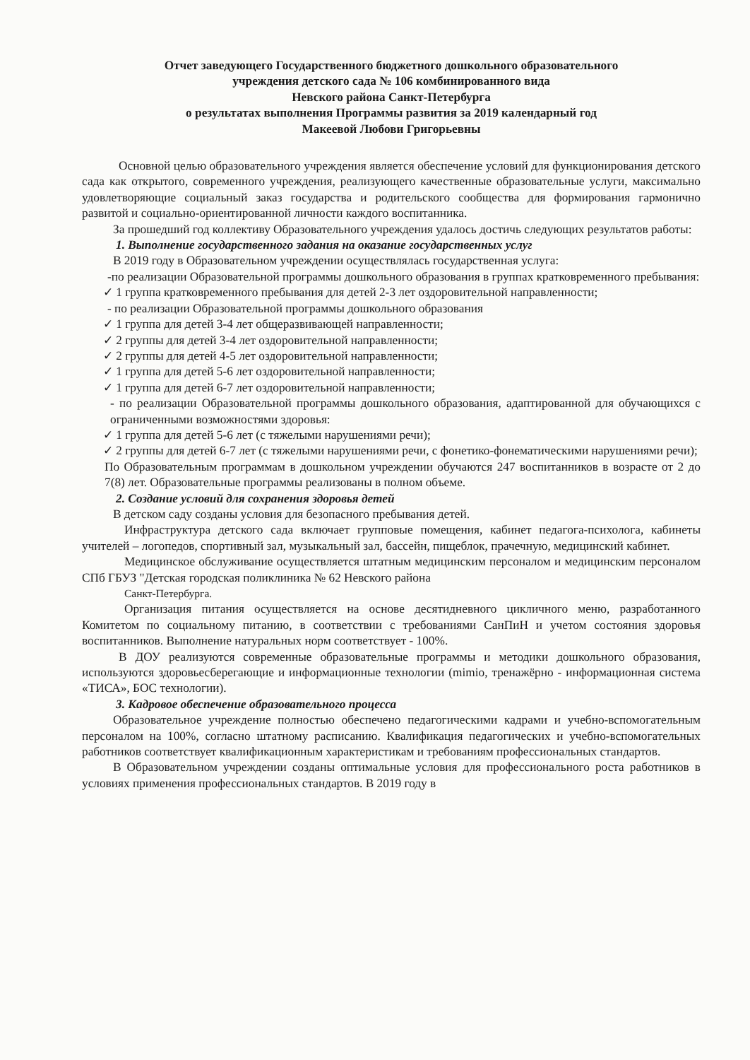Отчет заведующего Государственного бюджетного дошкольного образовательного
учреждения детского сада № 106 комбинированного вида
Невского района Санкт-Петербурга
о результатах выполнения Программы развития за 2019 календарный год
Макеевой Любови Григорьевны
Основной целью образовательного учреждения является обеспечение условий для функционирования детского сада как открытого, современного учреждения, реализующего качественные образовательные услуги, максимально удовлетворяющие социальный заказ государства и родительского сообщества для формирования гармонично развитой и социально-ориентированной личности каждого воспитанника.
За прошедший год коллективу Образовательного учреждения удалось достичь следующих результатов работы:
1. Выполнение государственного задания на оказание государственных услуг
В 2019 году в Образовательном учреждении осуществлялась государственная услуга:
-по реализации Образовательной программы дошкольного образования в группах кратковременного пребывания:
✓ 1 группа кратковременного пребывания для детей 2-3 лет оздоровительной направленности;
- по реализации Образовательной программы дошкольного образования
✓ 1 группа для детей 3-4 лет общеразвивающей направленности;
✓ 2 группы для детей 3-4 лет оздоровительной направленности;
✓ 2 группы для детей 4-5 лет оздоровительной направленности;
✓ 1 группа для детей 5-6 лет оздоровительной направленности;
✓ 1 группа для детей 6-7 лет оздоровительной направленности;
- по реализации Образовательной программы дошкольного образования, адаптированной для обучающихся с ограниченными возможностями здоровья:
✓ 1 группа для детей 5-6 лет (с тяжелыми нарушениями речи);
✓ 2 группы для детей 6-7 лет (с тяжелыми нарушениями речи, с фонетико-фонематическими нарушениями речи);
По Образовательным программам в дошкольном учреждении обучаются 247 воспитанников в возрасте от 2 до 7(8) лет. Образовательные программы реализованы в полном объеме.
2. Создание условий для сохранения здоровья детей
В детском саду созданы условия для безопасного пребывания детей.
Инфраструктура детского сада включает групповые помещения, кабинет педагога-психолога, кабинеты учителей – логопедов, спортивный зал, музыкальный зал, бассейн, пищеблок, прачечную, медицинский кабинет.
Медицинское обслуживание осуществляется штатным медицинским персоналом и медицинским персоналом СПб ГБУЗ "Детская городская поликлиника № 62 Невского района
Санкт-Петербурга.
Организация питания осуществляется на основе десятидневного цикличного меню, разработанного Комитетом по социальному питанию, в соответствии с требованиями СанПиН и учетом состояния здоровья воспитанников. Выполнение натуральных норм соответствует - 100%.
В ДОУ реализуются современные образовательные программы и методики дошкольного образования, используются здоровьесберегающие и информационные технологии (mimio, тренажёрно - информационная система «ТИСА», БОС технологии).
3. Кадровое обеспечение образовательного процесса
Образовательное учреждение полностью обеспечено педагогическими кадрами и учебно-вспомогательным персоналом на 100%, согласно штатному расписанию. Квалификация педагогических и учебно-вспомогательных работников соответствует квалификационным характеристикам и требованиям профессиональных стандартов.
В Образовательном учреждении созданы оптимальные условия для профессионального роста работников в условиях применения профессиональных стандартов. В 2019 году в